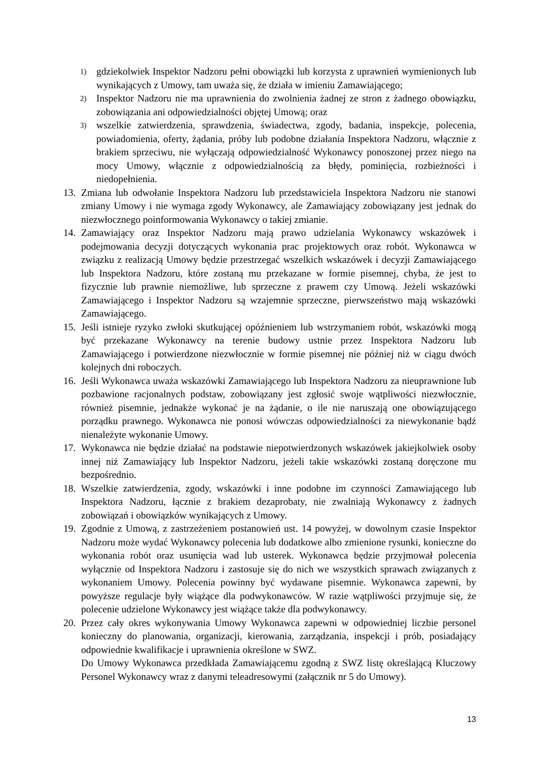1) gdziekolwiek Inspektor Nadzoru pełni obowiązki lub korzysta z uprawnień wymienionych lub wynikających z Umowy, tam uważa się, że działa w imieniu Zamawiającego;
2) Inspektor Nadzoru nie ma uprawnienia do zwolnienia żadnej ze stron z żadnego obowiązku, zobowiązania ani odpowiedzialności objętej Umową; oraz
3) wszelkie zatwierdzenia, sprawdzenia, świadectwa, zgody, badania, inspekcje, polecenia, powiadomienia, oferty, żądania, próby lub podobne działania Inspektora Nadzoru, włącznie z brakiem sprzeciwu, nie wyłączają odpowiedzialność Wykonawcy ponoszonej przez niego na mocy Umowy, włącznie z odpowiedzialnością za błędy, pominięcia, rozbieżności i niedopełnienia.
13. Zmiana lub odwołanie Inspektora Nadzoru lub przedstawiciela Inspektora Nadzoru nie stanowi zmiany Umowy i nie wymaga zgody Wykonawcy, ale Zamawiający zobowiązany jest jednak do niezwłocznego poinformowania Wykonawcy o takiej zmianie.
14. Zamawiający oraz Inspektor Nadzoru mają prawo udzielania Wykonawcy wskazówek i podejmowania decyzji dotyczących wykonania prac projektowych oraz robót. Wykonawca w związku z realizacją Umowy będzie przestrzegać wszelkich wskazówek i decyzji Zamawiającego lub Inspektora Nadzoru, które zostaną mu przekazane w formie pisemnej, chyba, że jest to fizycznie lub prawnie niemożliwe, lub sprzeczne z prawem czy Umową. Jeżeli wskazówki Zamawiającego i Inspektor Nadzoru są wzajemnie sprzeczne, pierwszeństwo mają wskazówki Zamawiającego.
15. Jeśli istnieje ryzyko zwłoki skutkującej opóźnieniem lub wstrzymaniem robót, wskazówki mogą być przekazane Wykonawcy na terenie budowy ustnie przez Inspektora Nadzoru lub Zamawiającego i potwierdzone niezwłocznie w formie pisemnej nie później niż w ciągu dwóch kolejnych dni roboczych.
16. Jeśli Wykonawca uważa wskazówki Zamawiającego lub Inspektora Nadzoru za nieuprawnione lub pozbawione racjonalnych podstaw, zobowiązany jest zgłosić swoje wątpliwości niezwłocznie, również pisemnie, jednakże wykonać je na żądanie, o ile nie naruszają one obowiązującego porządku prawnego. Wykonawca nie ponosi wówczas odpowiedzialności za niewykonanie bądź nienależyte wykonanie Umowy.
17. Wykonawca nie będzie działać na podstawie niepotwierdzonych wskazówek jakiejkolwiek osoby innej niż Zamawiający lub Inspektor Nadzoru, jeżeli takie wskazówki zostaną doręczone mu bezpośrednio.
18. Wszelkie zatwierdzenia, zgody, wskazówki i inne podobne im czynności Zamawiającego lub Inspektora Nadzoru, łącznie z brakiem dezaprobaty, nie zwalniają Wykonawcy z żadnych zobowiązań i obowiązków wynikających z Umowy.
19. Zgodnie z Umową, z zastrzeżeniem postanowień ust. 14 powyżej, w dowolnym czasie Inspektor Nadzoru może wydać Wykonawcy polecenia lub dodatkowe albo zmienione rysunki, konieczne do wykonania robót oraz usunięcia wad lub usterek. Wykonawca będzie przyjmował polecenia wyłącznie od Inspektora Nadzoru i zastosuje się do nich we wszystkich sprawach związanych z wykonaniem Umowy. Polecenia powinny być wydawane pisemnie. Wykonawca zapewni, by powyższe regulacje były wiążące dla podwykonawców. W razie wątpliwości przyjmuje się, że polecenie udzielone Wykonawcy jest wiążące także dla podwykonawcy.
20. Przez cały okres wykonywania Umowy Wykonawca zapewni w odpowiedniej liczbie personel konieczny do planowania, organizacji, kierowania, zarządzania, inspekcji i prób, posiadający odpowiednie kwalifikacje i uprawnienia określone w SWZ.
Do Umowy Wykonawca przedkłada Zamawiającemu zgodną z SWZ listę określającą Kluczowy Personel Wykonawcy wraz z danymi teleadresowymi (załącznik nr 5 do Umowy).
13